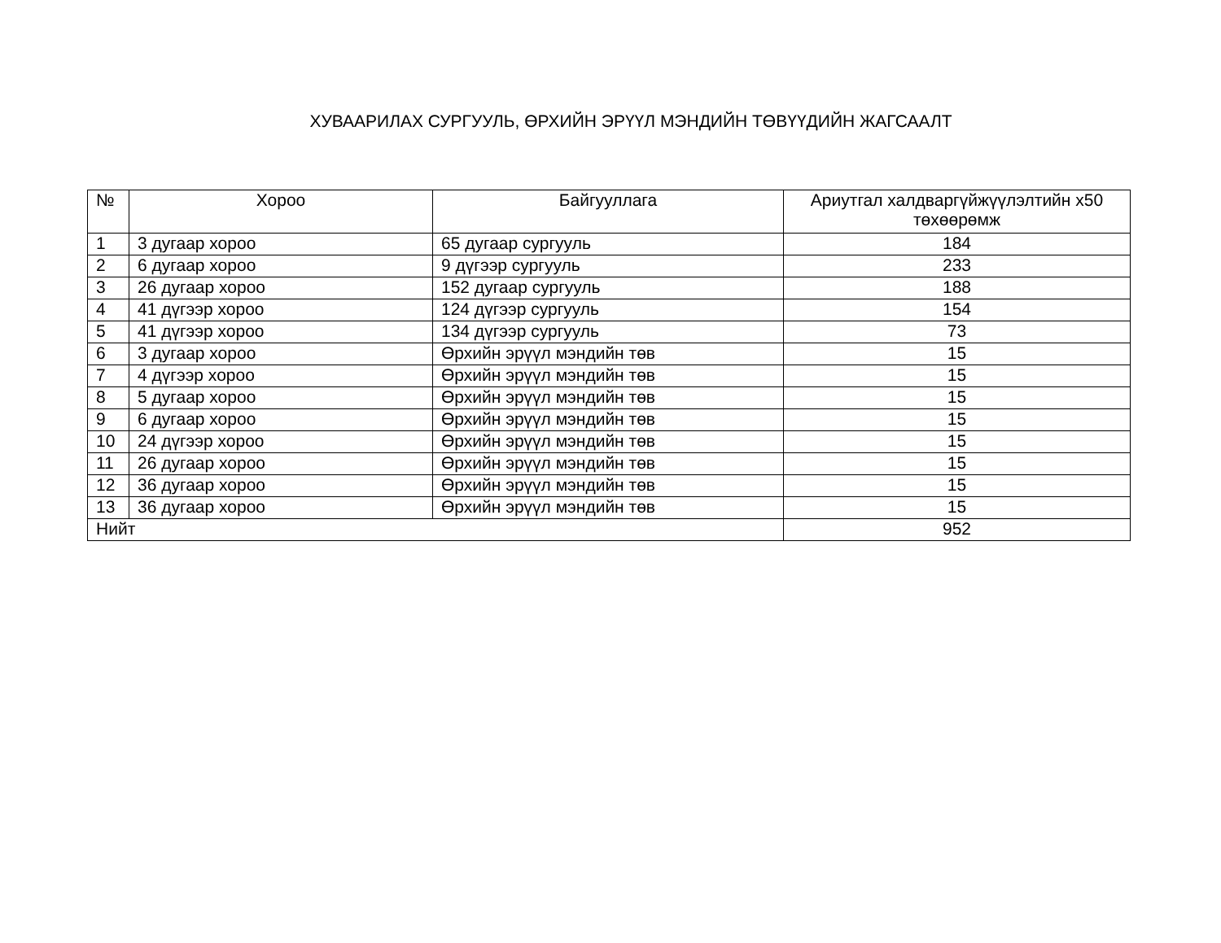ХУВААРИЛАХ СУРГУУЛЬ, ӨРХИЙН ЭРҮҮЛ МЭНДИЙН ТӨВҮҮДИЙН ЖАГСААЛТ
| № | Хороо | Байгууллага | Ариутгал халдваргүйжүүлэлтийн х50 төхөөрөмж |
| --- | --- | --- | --- |
| 1 | 3 дугаар хороо | 65 дугаар сургууль | 184 |
| 2 | 6 дугаар хороо | 9 дүгээр сургууль | 233 |
| 3 | 26 дугаар хороо | 152 дугаар сургууль | 188 |
| 4 | 41 дүгээр хороо | 124 дүгээр сургууль | 154 |
| 5 | 41 дүгээр хороо | 134 дүгээр сургууль | 73 |
| 6 | 3 дугаар хороо | Өрхийн эрүүл мэндийн төв | 15 |
| 7 | 4 дүгээр хороо | Өрхийн эрүүл мэндийн төв | 15 |
| 8 | 5 дугаар хороо | Өрхийн эрүүл мэндийн төв | 15 |
| 9 | 6 дугаар хороо | Өрхийн эрүүл мэндийн төв | 15 |
| 10 | 24 дүгээр хороо | Өрхийн эрүүл мэндийн төв | 15 |
| 11 | 26 дугаар хороо | Өрхийн эрүүл мэндийн төв | 15 |
| 12 | 36 дугаар хороо | Өрхийн эрүүл мэндийн төв | 15 |
| 13 | 36 дугаар хороо | Өрхийн эрүүл мэндийн төв | 15 |
| Нийт | | | 952 |